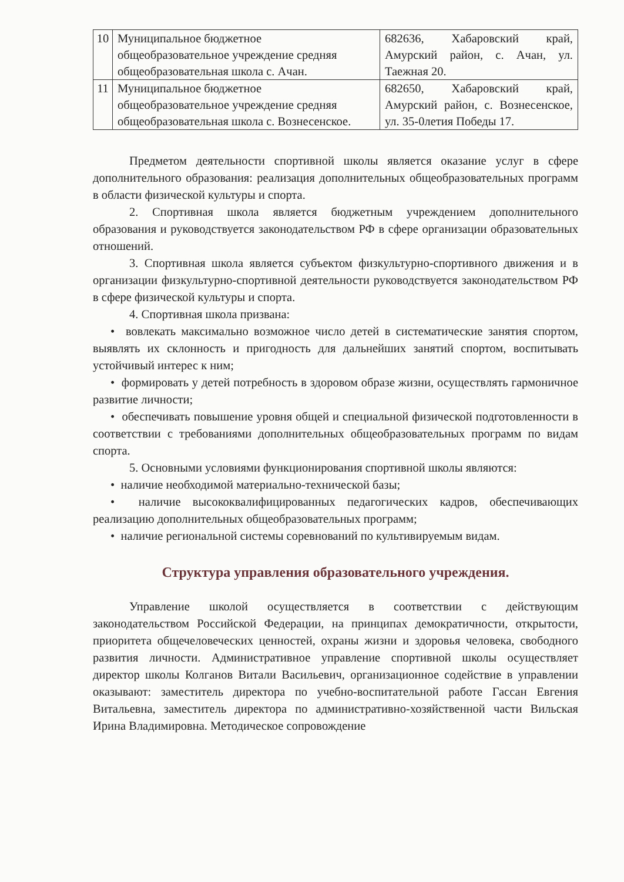| 10 | Муниципальное бюджетное общеобразовательное учреждение средняя общеобразовательная школа с. Ачан. | 682636, Хабаровский край, Амурский район, с. Ачан, ул. Таежная 20. |
| 11 | Муниципальное бюджетное общеобразовательное учреждение средняя общеобразовательная школа с. Вознесенское. | 682650, Хабаровский край, Амурский район, с. Вознесенское, ул. 35-0летия Победы 17. |
Предметом деятельности спортивной школы является оказание услуг в сфере дополнительного образования: реализация дополнительных общеобразовательных программ в области физической культуры и спорта.
2. Спортивная школа является бюджетным учреждением дополнительного образования и руководствуется законодательством РФ в сфере организации образовательных отношений.
3. Спортивная школа является субъектом физкультурно-спортивного движения и в организации физкультурно-спортивной деятельности руководствуется законодательством РФ в сфере физической культуры и спорта.
4. Спортивная школа призвана:
• вовлекать максимально возможное число детей в систематические занятия спортом, выявлять их склонность и пригодность для дальнейших занятий спортом, воспитывать устойчивый интерес к ним;
• формировать у детей потребность в здоровом образе жизни, осуществлять гармоничное развитие личности;
• обеспечивать повышение уровня общей и специальной физической подготовленности в соответствии с требованиями дополнительных общеобразовательных программ по видам спорта.
5. Основными условиями функционирования спортивной школы являются:
• наличие необходимой материально-технической базы;
• наличие высококвалифицированных педагогических кадров, обеспечивающих реализацию дополнительных общеобразовательных программ;
• наличие региональной системы соревнований по культивируемым видам.
Структура управления образовательного учреждения.
Управление школой осуществляется в соответствии с действующим законодательством Российской Федерации, на принципах демократичности, открытости, приоритета общечеловеческих ценностей, охраны жизни и здоровья человека, свободного развития личности. Административное управление спортивной школы осуществляет директор школы Колганов Витали Васильевич, организационное содействие в управлении оказывают: заместитель директора по учебно-воспитательной работе Гассан Евгения Витальевна, заместитель директора по административно-хозяйственной части Вильская Ирина Владимировна. Методическое сопровождение